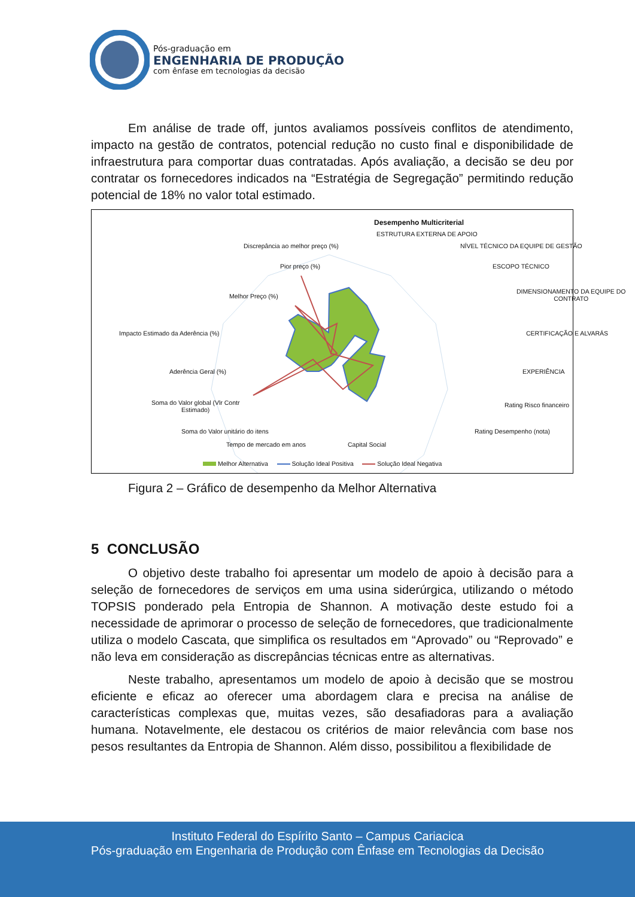Pós-graduação em
ENGENHARIA DE PRODUÇÃO
com ênfase em tecnologias da decisão
Em análise de trade off, juntos avaliamos possíveis conflitos de atendimento, impacto na gestão de contratos, potencial redução no custo final e disponibilidade de infraestrutura para comportar duas contratadas. Após avaliação, a decisão se deu por contratar os fornecedores indicados na “Estratégia de Segregação” permitindo redução potencial de 18% no valor total estimado.
Desempenho Multicriterial
ESTRUTURA EXTERNA DE APOIO
Discrepância ao melhor preço (%) NÍVEL TÉCNICO DA EQUIPE DE GESTÃO
Pior preço (%) ESCOPO TÉCNICO
Melhor Preço (%)
DIMENSIONAMENTO DA EQUIPE DO
CONTRATO
Impacto Estimado da Aderência (%) CERTIFICAÇÃO E ALVARÁS
Aderência Geral (%) EXPERIÊNCIA
Soma do Valor global (Vlr Contr
Estimado)
Rating Risco financeiro
Soma do Valor unitário do itens Rating Desempenho (nota)
Tempo de mercado em anos Capital Social
Melhor Alternativa Solução Ideal Positiva Solução Ideal Negativa
Figura 2 – Gráfico de desempenho da Melhor Alternativa
5 CONCLUSÃO
O objetivo deste trabalho foi apresentar um modelo de apoio à decisão para a seleção de fornecedores de serviços em uma usina siderúrgica, utilizando o método TOPSIS ponderado pela Entropia de Shannon. A motivação deste estudo foi a necessidade de aprimorar o processo de seleção de fornecedores, que tradicionalmente utiliza o modelo Cascata, que simplifica os resultados em “Aprovado” ou “Reprovado” e não leva em consideração as discrepâncias técnicas entre as alternativas.
Neste trabalho, apresentamos um modelo de apoio à decisão que se mostrou eficiente e eficaz ao oferecer uma abordagem clara e precisa na análise de características complexas que, muitas vezes, são desafiadoras para a avaliação humana. Notavelmente, ele destacou os critérios de maior relevância com base nos pesos resultantes da Entropia de Shannon. Além disso, possibilitou a flexibilidade de
Instituto Federal do Espírito Santo – Campus Cariacica
Pós-graduação em Engenharia de Produção com Ênfase em Tecnologias da Decisão